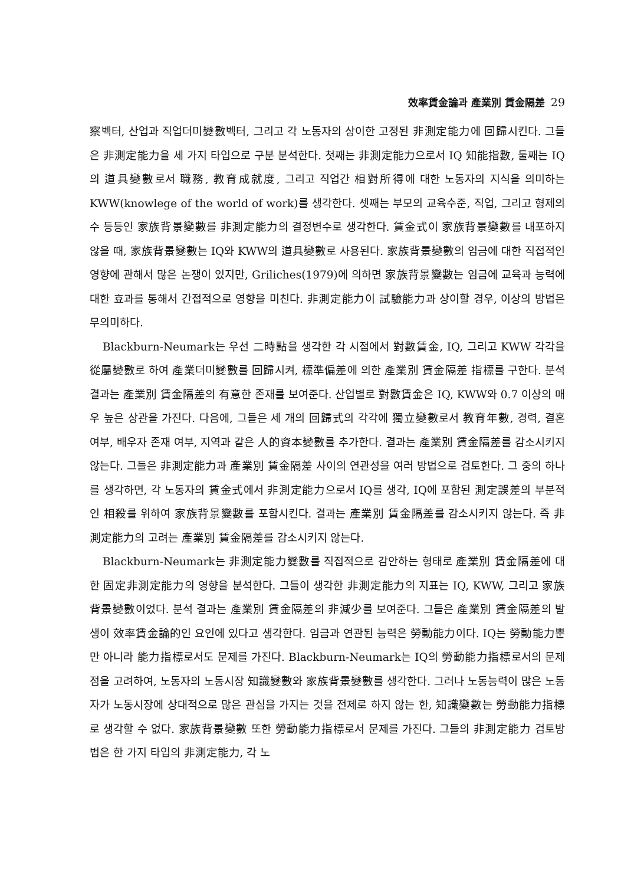效率賃金論과 產業別 賃金隔差 29
察벡터, 산업과 직업더미變數벡터, 그리고 각 노동자의 상이한 고정된 非測定能力에 回歸시킨다. 그들은 非測定能力을 세 가지 타입으로 구분 분석한다. 첫째는 非測定能力으로서 IQ 知能指數, 둘째는 IQ의 道具變數로서 職務, 教育成就度, 그리고 직업간 相對所得에 대한 노동자의 지식을 의미하는 KWW(knowlege of the world of work)를 생각한다. 셋째는 부모의 교육수준, 직업, 그리고 형제의 수 등등인 家族背景變數를 非測定能力의 결정변수로 생각한다. 賃金式이 家族背景變數를 내포하지 않을 때, 家族背景變數는 IQ와 KWW의 道具變數로 사용된다. 家族背景變數의 임금에 대한 직접적인 영향에 관해서 많은 논쟁이 있지만, Griliches(1979)에 의하면 家族背景變數는 임금에 교육과 능력에 대한 효과를 통해서 간접적으로 영향을 미친다. 非測定能力이 試驗能力과 상이할 경우, 이상의 방법은 무의미하다.
Blackburn-Neumark는 우선 二時點을 생각한 각 시점에서 對數賃金, IQ, 그리고 KWW 각각을 從屬變數로 하여 產業더미變數를 回歸시켜, 標準偏差에 의한 產業別 賃金隔差 指標를 구한다. 분석 결과는 產業別 賃金隔差의 有意한 존재를 보여준다. 산업별로 對數賃金은 IQ, KWW와 0.7 이상의 매우 높은 상관을 가진다. 다음에, 그들은 세 개의 回歸式의 각각에 獨立變數로서 教育年數, 경력, 결혼 여부, 배우자 존재 여부, 지역과 같은 人的資本變數를 추가한다. 결과는 產業別 賃金隔差를 감소시키지 않는다. 그들은 非測定能力과 產業別 賃金隔差 사이의 연관성을 여러 방법으로 검토한다. 그 중의 하나를 생각하면, 각 노동자의 賃金式에서 非測定能力으로서 IQ를 생각, IQ에 포함된 測定誤差의 부분적인 相殺를 위하여 家族背景變數를 포함시킨다. 결과는 產業別 賃金隔差를 감소시키지 않는다. 즉 非測定能力의 고려는 產業別 賃金隔差를 감소시키지 않는다.
Blackburn-Neumark는 非測定能力變數를 직접적으로 감안하는 형태로 產業別 賃金隔差에 대한 固定非測定能力의 영향을 분석한다. 그들이 생각한 非測定能力의 지표는 IQ, KWW, 그리고 家族背景變數이었다. 분석 결과는 產業別 賃金隔差의 非減少를 보여준다. 그들은 產業別 賃金隔差의 발생이 效率賃金論的인 요인에 있다고 생각한다. 임금과 연관된 능력은 勞動能力이다. IQ는 勞動能力뿐만 아니라 能力指標로서도 문제를 가진다. Blackburn-Neumark는 IQ의 勞動能力指標로서의 문제점을 고려하여, 노동자의 노동시장 知識變數와 家族背景變數를 생각한다. 그러나 노동능력이 많은 노동자가 노동시장에 상대적으로 많은 관심을 가지는 것을 전제로 하지 않는 한, 知識變數는 勞動能力指標로 생각할 수 없다. 家族背景變數 또한 勞動能力指標로서 문제를 가진다. 그들의 非測定能力 검토방법은 한 가지 타입의 非測定能力, 각 노